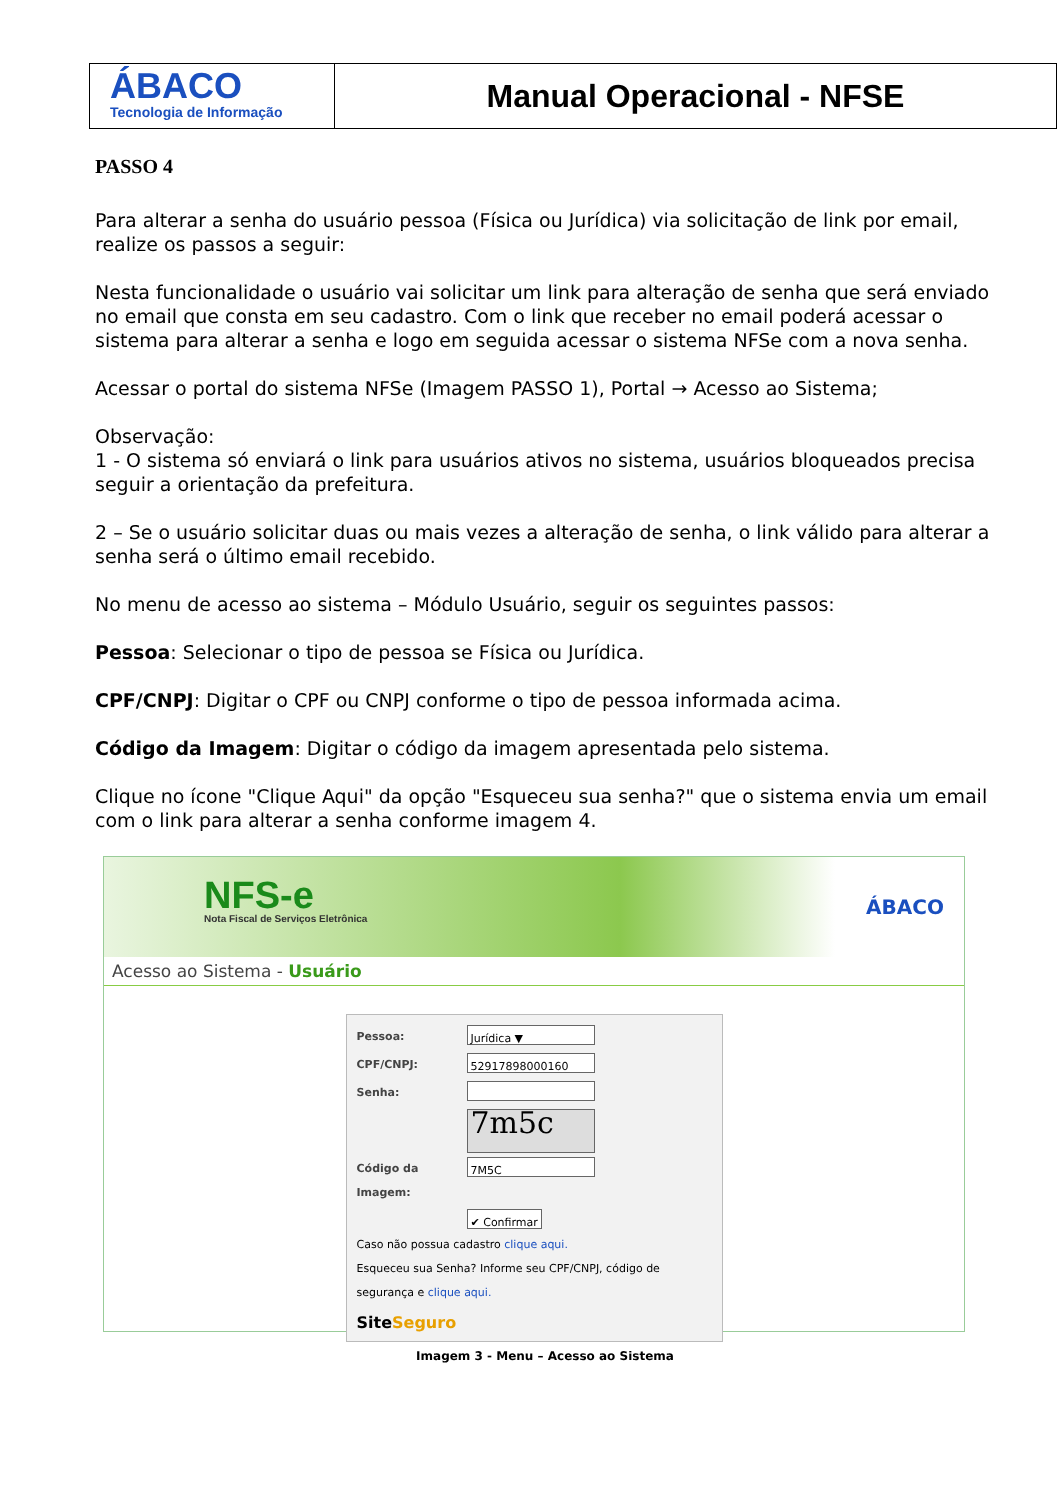ÁBACO
Tecnologia de Informação
Manual Operacional - NFSE
PASSO 4
Para alterar a senha do usuário pessoa (Física ou Jurídica) via solicitação de link por email, realize os passos a seguir:
Nesta funcionalidade o usuário vai solicitar um link para alteração de senha que será enviado no email que consta em seu cadastro. Com o link que receber no email poderá acessar o sistema para alterar a senha e logo em seguida acessar o sistema NFSe com a nova senha.
Acessar o portal do sistema NFSe (Imagem PASSO 1), Portal → Acesso ao Sistema;
Observação:
1 - O sistema só enviará o link para usuários ativos no sistema, usuários bloqueados precisa seguir a orientação da prefeitura.
2 – Se o usuário solicitar duas ou mais vezes a alteração de senha, o link válido para alterar a senha será o último email recebido.
No menu de acesso ao sistema – Módulo Usuário, seguir os seguintes passos:
Pessoa: Selecionar o tipo de pessoa se Física ou Jurídica.
CPF/CNPJ: Digitar o CPF ou CNPJ conforme o tipo de pessoa informada acima.
Código da Imagem: Digitar o código da imagem apresentada pelo sistema.
Clique no ícone "Clique Aqui" da opção "Esqueceu sua senha?" que o sistema envia um email com o link para alterar a senha conforme imagem 4.
NFS-e
Nota Fiscal de Serviços Eletrônica
ÁBACO
Acesso ao Sistema - Usuário
Pessoa: Jurídica ▼
CPF/CNPJ: 52917898000160
Senha:
7m5c
Código da Imagem: 7M5C
✔ Confirmar
Caso não possua cadastro clique aqui.
Esqueceu sua Senha? Informe seu CPF/CNPJ, código de segurança e clique aqui.
SiteSeguro
Imagem 3 - Menu – Acesso ao Sistema